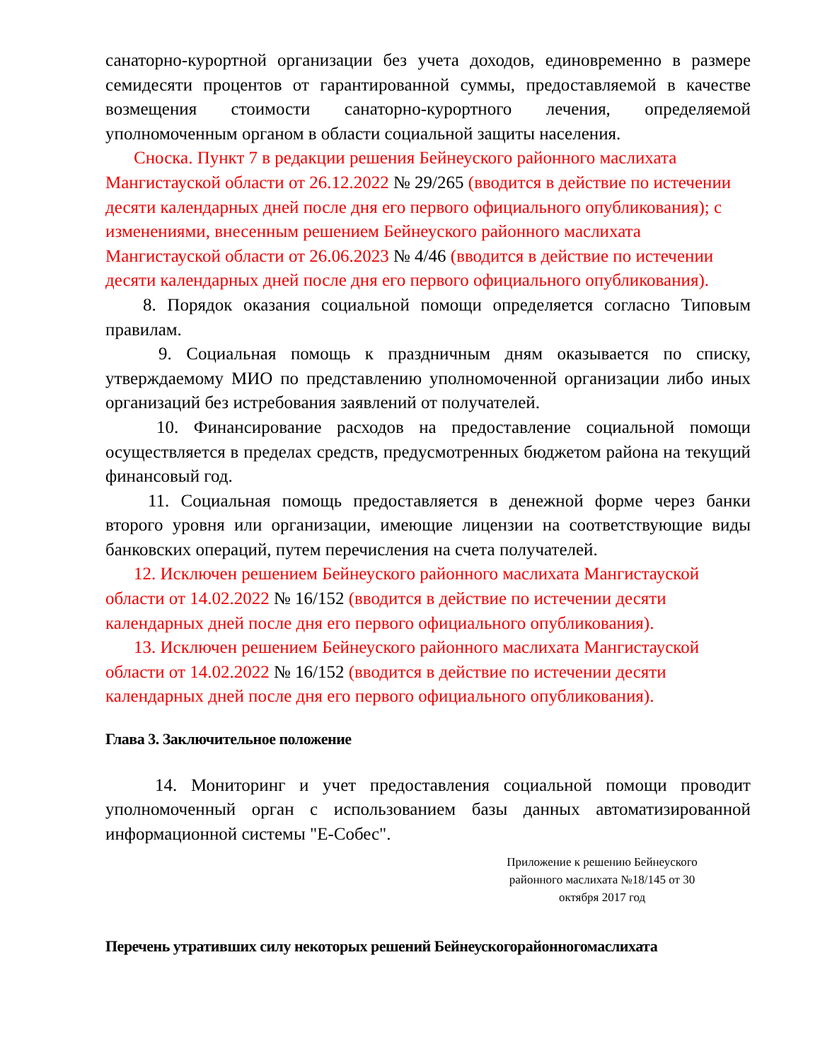санаторно-курортной организации без учета доходов, единовременно в размере семидесяти процентов от гарантированной суммы, предоставляемой в качестве возмещения стоимости санаторно-курортного лечения, определяемой уполномоченным органом в области социальной защиты населения.
Сноска. Пункт 7 в редакции решения Бейнеуского районного маслихата Мангистауской области от 26.12.2022 № 29/265 (вводится в действие по истечении десяти календарных дней после дня его первого официального опубликования); с изменениями, внесенным решением Бейнеуского районного маслихата Мангистауской области от 26.06.2023 № 4/46 (вводится в действие по истечении десяти календарных дней после дня его первого официального опубликования).
8. Порядок оказания социальной помощи определяется согласно Типовым правилам.
9. Социальная помощь к праздничным дням оказывается по списку, утверждаемому МИО по представлению уполномоченной организации либо иных организаций без истребования заявлений от получателей.
10. Финансирование расходов на предоставление социальной помощи осуществляется в пределах средств, предусмотренных бюджетом района на текущий финансовый год.
11. Социальная помощь предоставляется в денежной форме через банки второго уровня или организации, имеющие лицензии на соответствующие виды банковских операций, путем перечисления на счета получателей.
12. Исключен решением Бейнеуского районного маслихата Мангистауской области от 14.02.2022 № 16/152 (вводится в действие по истечении десяти календарных дней после дня его первого официального опубликования).
13. Исключен решением Бейнеуского районного маслихата Мангистауской области от 14.02.2022 № 16/152 (вводится в действие по истечении десяти календарных дней после дня его первого официального опубликования).
Глава 3. Заключительное положение
14. Мониторинг и учет предоставления социальной помощи проводит уполномоченный орган с использованием базы данных автоматизированной информационной системы "Е-Собес".
Приложение к решению Бейнеуского районного маслихата №18/145 от 30 октября 2017 год
Перечень утративших силу некоторых решений Бейнеускогорайонногомаслихата